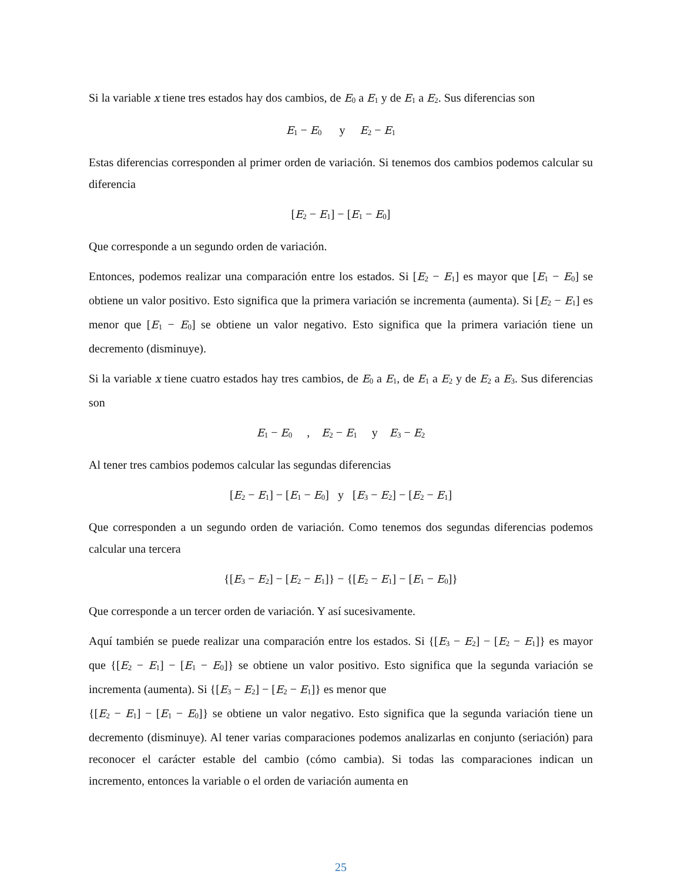Si la variable x tiene tres estados hay dos cambios, de E<sub>0</sub> a E<sub>1</sub> y de E<sub>1</sub> a E<sub>2</sub>. Sus diferencias son
E<sub>1</sub> − E<sub>0</sub> y E<sub>2</sub> − E<sub>1</sub>
Estas diferencias corresponden al primer orden de variación. Si tenemos dos cambios podemos calcular su diferencia
[E<sub>2</sub> − E<sub>1</sub>] − [E<sub>1</sub> − E<sub>0</sub>]
Que corresponde a un segundo orden de variación.
Entonces, podemos realizar una comparación entre los estados. Si [E<sub>2</sub> − E<sub>1</sub>] es mayor que [E<sub>1</sub> − E<sub>0</sub>] se obtiene un valor positivo. Esto significa que la primera variación se incrementa (aumenta). Si [E<sub>2</sub> − E<sub>1</sub>] es menor que [E<sub>1</sub> − E<sub>0</sub>] se obtiene un valor negativo. Esto significa que la primera variación tiene un decremento (disminuye).
Si la variable x tiene cuatro estados hay tres cambios, de E<sub>0</sub> a E<sub>1</sub>, de E<sub>1</sub> a E<sub>2</sub> y de E<sub>2</sub> a E<sub>3</sub>. Sus diferencias son
E<sub>1</sub> − E<sub>0</sub> , E<sub>2</sub> − E<sub>1</sub> y E<sub>3</sub> − E<sub>2</sub>
Al tener tres cambios podemos calcular las segundas diferencias
[E<sub>2</sub> − E<sub>1</sub>] − [E<sub>1</sub> − E<sub>0</sub>] y [E<sub>3</sub> − E<sub>2</sub>] − [E<sub>2</sub> − E<sub>1</sub>]
Que corresponden a un segundo orden de variación. Como tenemos dos segundas diferencias podemos calcular una tercera
{[E<sub>3</sub> − E<sub>2</sub>] − [E<sub>2</sub> − E<sub>1</sub>]} − {[E<sub>2</sub> − E<sub>1</sub>] − [E<sub>1</sub> − E<sub>0</sub>]}
Que corresponde a un tercer orden de variación. Y así sucesivamente.
Aquí también se puede realizar una comparación entre los estados. Si {[E<sub>3</sub> − E<sub>2</sub>] − [E<sub>2</sub> − E<sub>1</sub>]} es mayor que {[E<sub>2</sub> − E<sub>1</sub>] − [E<sub>1</sub> − E<sub>0</sub>]} se obtiene un valor positivo. Esto significa que la segunda variación se incrementa (aumenta). Si {[E<sub>3</sub> − E<sub>2</sub>] − [E<sub>2</sub> − E<sub>1</sub>]} es menor que
{[E<sub>2</sub> − E<sub>1</sub>] − [E<sub>1</sub> − E<sub>0</sub>]} se obtiene un valor negativo. Esto significa que la segunda variación tiene un decremento (disminuye). Al tener varias comparaciones podemos analizarlas en conjunto (seriación) para reconocer el carácter estable del cambio (cómo cambia). Si todas las comparaciones indican un incremento, entonces la variable o el orden de variación aumenta en
25